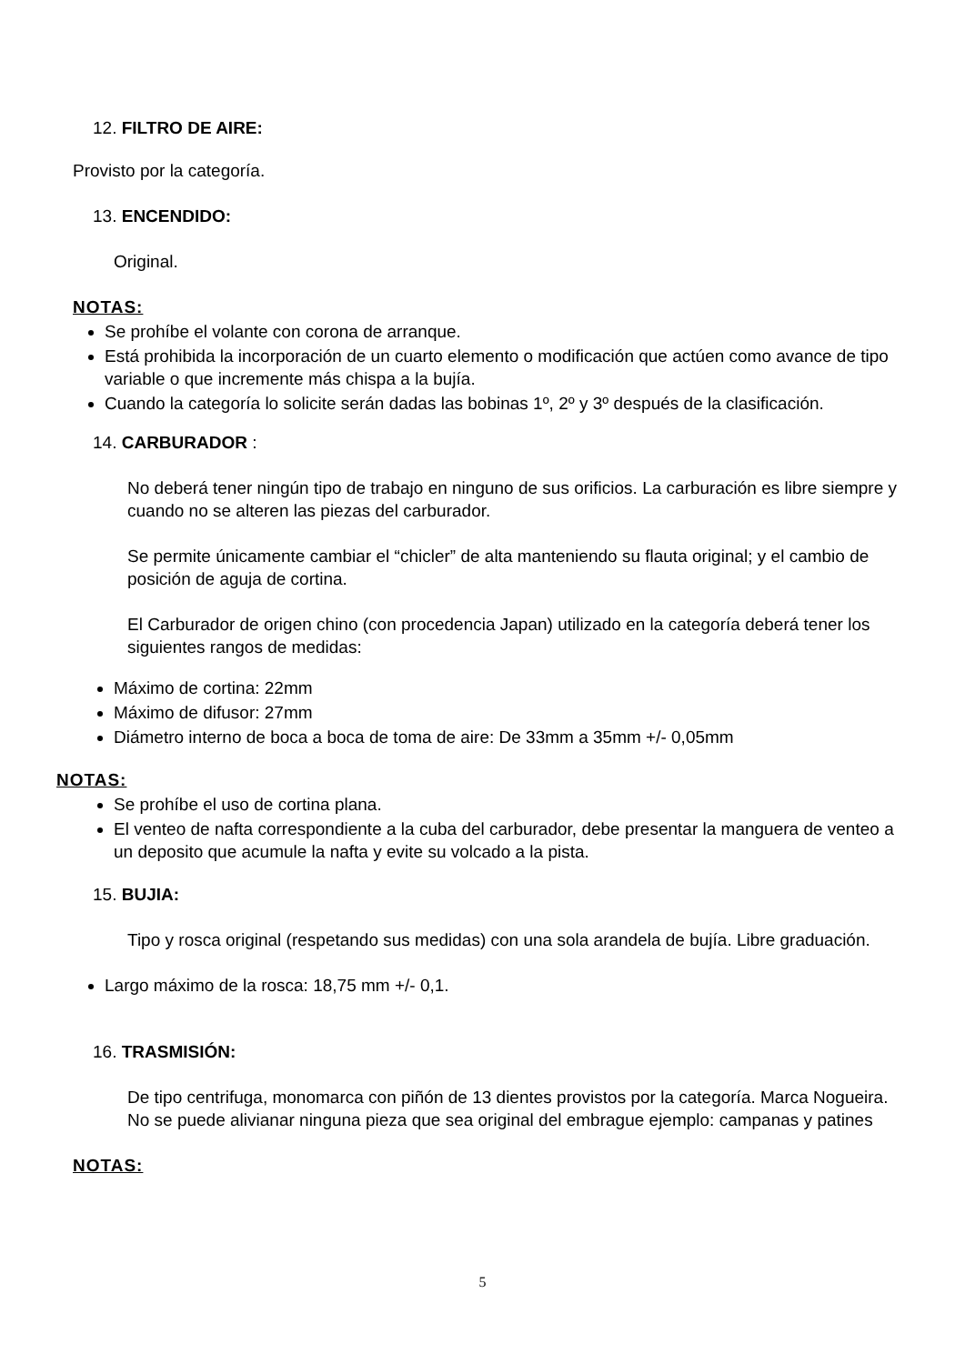12. FILTRO DE AIRE:
Provisto por la categoría.
13. ENCENDIDO:
Original.
NOTAS:
Se prohíbe el volante con corona de arranque.
Está prohibida la incorporación de un cuarto elemento o modificación que actúen como avance de tipo variable o que incremente más chispa a la bujía.
Cuando la categoría lo solicite serán dadas las bobinas 1º, 2º y 3º después de la clasificación.
14. CARBURADOR :
No deberá tener ningún tipo de trabajo en ninguno de sus orificios. La carburación es libre siempre y cuando no se alteren las piezas del carburador.
Se permite únicamente cambiar el “chicler” de alta manteniendo su flauta original; y el cambio de posición de aguja de cortina.
El Carburador de origen chino (con procedencia Japan) utilizado en la categoría deberá tener los siguientes rangos de medidas:
Máximo de cortina: 22mm
Máximo de difusor: 27mm
Diámetro interno de boca a boca de toma de aire: De 33mm a 35mm +/- 0,05mm
NOTAS:
Se prohíbe el uso de cortina plana.
El venteo de nafta correspondiente a la cuba del carburador, debe presentar la manguera de venteo a un deposito que acumule la nafta y evite su volcado a la pista.
15. BUJIA:
Tipo y rosca original (respetando sus medidas) con una sola arandela de bujía. Libre graduación.
Largo máximo de la rosca: 18,75 mm +/- 0,1.
16. TRASMISIÓN:
De tipo centrifuga, monomarca con piñón de 13 dientes provistos por la categoría. Marca Nogueira. No se puede alivianar ninguna pieza que sea original del embrague ejemplo: campanas y patines
NOTAS:
5